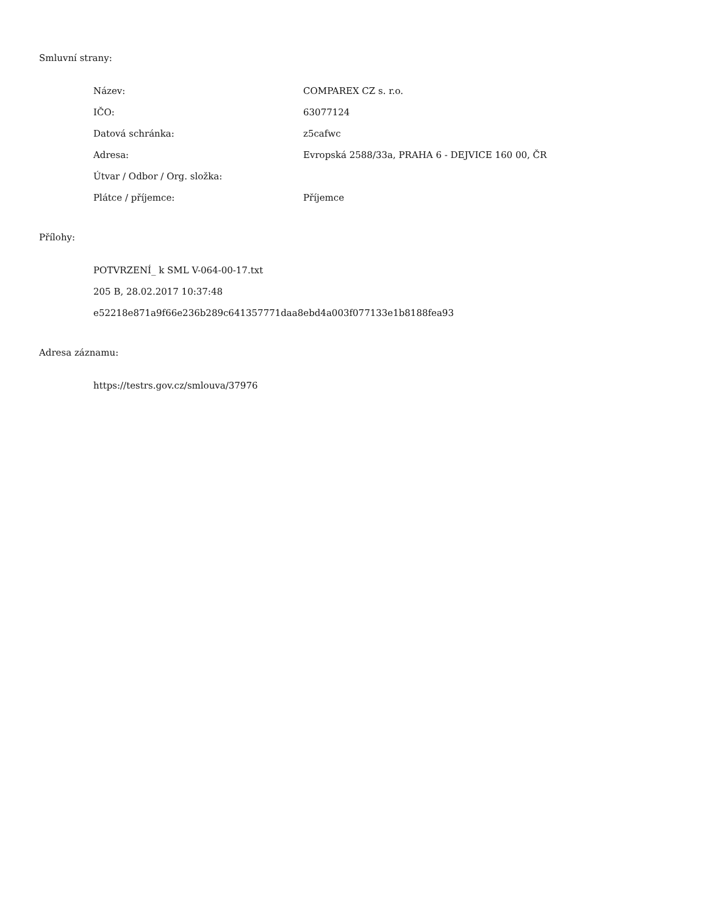Smluvní strany:
| Název: | COMPAREX CZ s. r.o. |
| IČO: | 63077124 |
| Datová schránka: | z5cafwc |
| Adresa: | Evropská 2588/33a, PRAHA 6 - DEJVICE 160 00, ČR |
| Útvar / Odbor / Org. složka: | |
| Plátce / příjemce: | Příjemce |
Přílohy:
POTVRZENÍ_ k SML V-064-00-17.txt
205 B, 28.02.2017 10:37:48
e52218e871a9f66e236b289c641357771daa8ebd4a003f077133e1b8188fea93
Adresa záznamu:
https://testrs.gov.cz/smlouva/37976